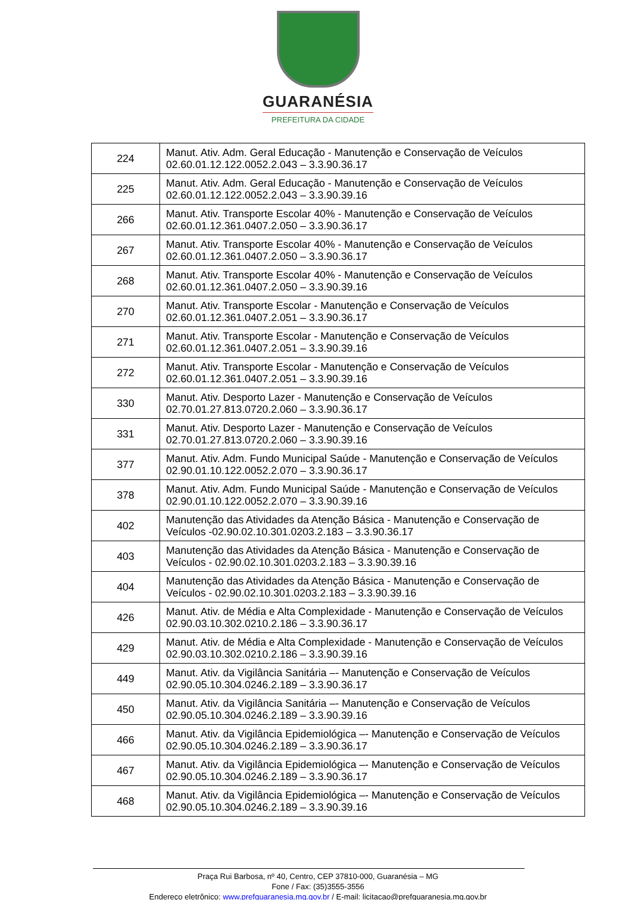GUARANÉSIA
PREFEITURA DA CIDADE
| 224 | Manut. Ativ. Adm. Geral Educação - Manutenção e Conservação de Veículos 02.60.01.12.122.0052.2.043 – 3.3.90.36.17 |
| 225 | Manut. Ativ. Adm. Geral Educação - Manutenção e Conservação de Veículos 02.60.01.12.122.0052.2.043 – 3.3.90.39.16 |
| 266 | Manut. Ativ. Transporte Escolar 40% - Manutenção e Conservação de Veículos 02.60.01.12.361.0407.2.050 – 3.3.90.36.17 |
| 267 | Manut. Ativ. Transporte Escolar 40% - Manutenção e Conservação de Veículos 02.60.01.12.361.0407.2.050 – 3.3.90.36.17 |
| 268 | Manut. Ativ. Transporte Escolar 40% - Manutenção e Conservação de Veículos 02.60.01.12.361.0407.2.050 – 3.3.90.39.16 |
| 270 | Manut. Ativ. Transporte Escolar - Manutenção e Conservação de Veículos 02.60.01.12.361.0407.2.051 – 3.3.90.36.17 |
| 271 | Manut. Ativ. Transporte Escolar - Manutenção e Conservação de Veículos 02.60.01.12.361.0407.2.051 – 3.3.90.39.16 |
| 272 | Manut. Ativ. Transporte Escolar - Manutenção e Conservação de Veículos 02.60.01.12.361.0407.2.051 – 3.3.90.39.16 |
| 330 | Manut. Ativ. Desporto Lazer - Manutenção e Conservação de Veículos 02.70.01.27.813.0720.2.060 – 3.3.90.36.17 |
| 331 | Manut. Ativ. Desporto Lazer - Manutenção e Conservação de Veículos 02.70.01.27.813.0720.2.060 – 3.3.90.39.16 |
| 377 | Manut. Ativ. Adm. Fundo Municipal Saúde - Manutenção e Conservação de Veículos 02.90.01.10.122.0052.2.070 – 3.3.90.36.17 |
| 378 | Manut. Ativ. Adm. Fundo Municipal Saúde - Manutenção e Conservação de Veículos 02.90.01.10.122.0052.2.070 – 3.3.90.39.16 |
| 402 | Manutenção das Atividades da Atenção Básica - Manutenção e Conservação de Veículos -02.90.02.10.301.0203.2.183 – 3.3.90.36.17 |
| 403 | Manutenção das Atividades da Atenção Básica - Manutenção e Conservação de Veículos - 02.90.02.10.301.0203.2.183 – 3.3.90.39.16 |
| 404 | Manutenção das Atividades da Atenção Básica - Manutenção e Conservação de Veículos - 02.90.02.10.301.0203.2.183 – 3.3.90.39.16 |
| 426 | Manut. Ativ. de Média e Alta Complexidade - Manutenção e Conservação de Veículos 02.90.03.10.302.0210.2.186 – 3.3.90.36.17 |
| 429 | Manut. Ativ. de Média e Alta Complexidade - Manutenção e Conservação de Veículos 02.90.03.10.302.0210.2.186 – 3.3.90.39.16 |
| 449 | Manut. Ativ. da Vigilância Sanitária –- Manutenção e Conservação de Veículos 02.90.05.10.304.0246.2.189 – 3.3.90.36.17 |
| 450 | Manut. Ativ. da Vigilância Sanitária –- Manutenção e Conservação de Veículos 02.90.05.10.304.0246.2.189 – 3.3.90.39.16 |
| 466 | Manut. Ativ. da Vigilância Epidemiológica –- Manutenção e Conservação de Veículos 02.90.05.10.304.0246.2.189 – 3.3.90.36.17 |
| 467 | Manut. Ativ. da Vigilância Epidemiológica –- Manutenção e Conservação de Veículos 02.90.05.10.304.0246.2.189 – 3.3.90.36.17 |
| 468 | Manut. Ativ. da Vigilância Epidemiológica –- Manutenção e Conservação de Veículos 02.90.05.10.304.0246.2.189 – 3.3.90.39.16 |
Praça Rui Barbosa, nº 40, Centro, CEP 37810-000, Guaranésia – MG
Fone / Fax: (35)3555-3556
Endereço eletrônico: www.prefguaranesia.mg.gov.br / E-mail: licitacao@prefguaranesia.mg.gov.br